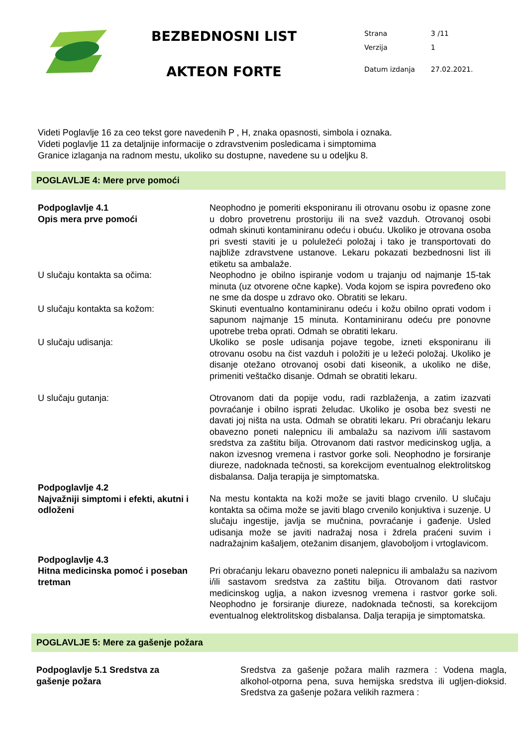BEZBEDNOSNI LIST
AKTEON FORTE
| Strana | 3 /11 |
| Verzija | 1 |
| Datum izdanja | 27.02.2021. |
Videti Poglavlje 16 za ceo tekst gore navedenih P , H, znaka opasnosti, simbola i oznaka.
Videti poglavlje 11 za detaljnije informacije o zdravstvenim posledicama i simptomima
Granice izlaganja na radnom mestu, ukoliko su dostupne, navedene su u odeljku 8.
POGLAVLJE 4: Mere prve pomoći
Podpoglavlje 4.1
Opis mera prve pomoći
Neophodno je pomeriti eksponiranu ili otrovanu osobu iz opasne zone u dobro provetrenu prostoriju ili na svež vazduh. Otrovanoj osobi odmah skinuti kontaminiranu odeću i obuću. Ukoliko je otrovana osoba pri svesti staviti je u poluležeći položaj i tako je transportovati do najbliže zdravstvene ustanove. Lekaru pokazati bezbednosni list ili etiketu sa ambalaže.
U slučaju kontakta sa očima: Neophodno je obilno ispiranje vodom u trajanju od najmanje 15-tak minuta (uz otvorene očne kapke). Voda kojom se ispira povređeno oko ne sme da dospe u zdravo oko. Obratiti se lekaru.
U slučaju kontakta sa kožom: Skinuti eventualno kontaminiranu odeću i kožu obilno oprati vodom i sapunom najmanje 15 minuta. Kontaminiranu odeću pre ponovne upotrebe treba oprati. Odmah se obratiti lekaru.
U slučaju udisanja: Ukoliko se posle udisanja pojave tegobe, izneti eksponiranu ili otrovanu osobu na čist vazduh i položiti je u ležeći položaj. Ukoliko je disanje otežano otrovanoj osobi dati kiseonik, a ukoliko ne diše, primeniti veštačko disanje. Odmah se obratiti lekaru.
U slučaju gutanja: Otrovanom dati da popije vodu, radi razblaženja, a zatim izazvati povraćanje i obilno isprati želudac. Ukoliko je osoba bez svesti ne davati joj ništa na usta. Odmah se obratiti lekaru. Pri obraćanju lekaru obavezno poneti nalepnicu ili ambalažu sa nazivom i/ili sastavom sredstva za zaštitu bilja. Otrovanom dati rastvor medicinskog uglja, a nakon izvesnog vremena i rastvor gorke soli. Neophodno je forsiranje diureze, nadoknada tečnosti, sa korekcijom eventualnog elektrolitskog disbalansa. Dalja terapija je simptomatska.
Podpoglavlje 4.2
Najvažniji simptomi i efekti, akutni i odloženi
Na mestu kontakta na koži može se javiti blago crvenilo. U slučaju kontakta sa očima može se javiti blago crvenilo konjuktiva i suzenje. U slučaju ingestije, javlja se mučnina, povraćanje i gađenje. Usled udisanja može se javiti nadražaj nosa i ždrela praćeni suvim i nadražajnim kašaljem, otežanim disanjem, glavoboljom i vrtoglavicom.
Podpoglavlje 4.3
Hitna medicinska pomoć i poseban tretman
Pri obraćanju lekaru obavezno poneti nalepnicu ili ambalažu sa nazivom i/ili sastavom sredstva za zaštitu bilja. Otrovanom dati rastvor medicinskog uglja, a nakon izvesnog vremena i rastvor gorke soli. Neophodno je forsiranje diureze, nadoknada tečnosti, sa korekcijom eventualnog elektrolitskog disbalansa. Dalja terapija je simptomatska.
POGLAVLJE 5: Mere za gašenje požara
Podpoglavlje 5.1 Sredstva za
gašenje požara
Sredstva za gašenje požara malih razmera : Vodena magla, alkohol-otporna pena, suva hemijska sredstva ili ugljen-dioksid. Sredstva za gašenje požara velikih razmera :